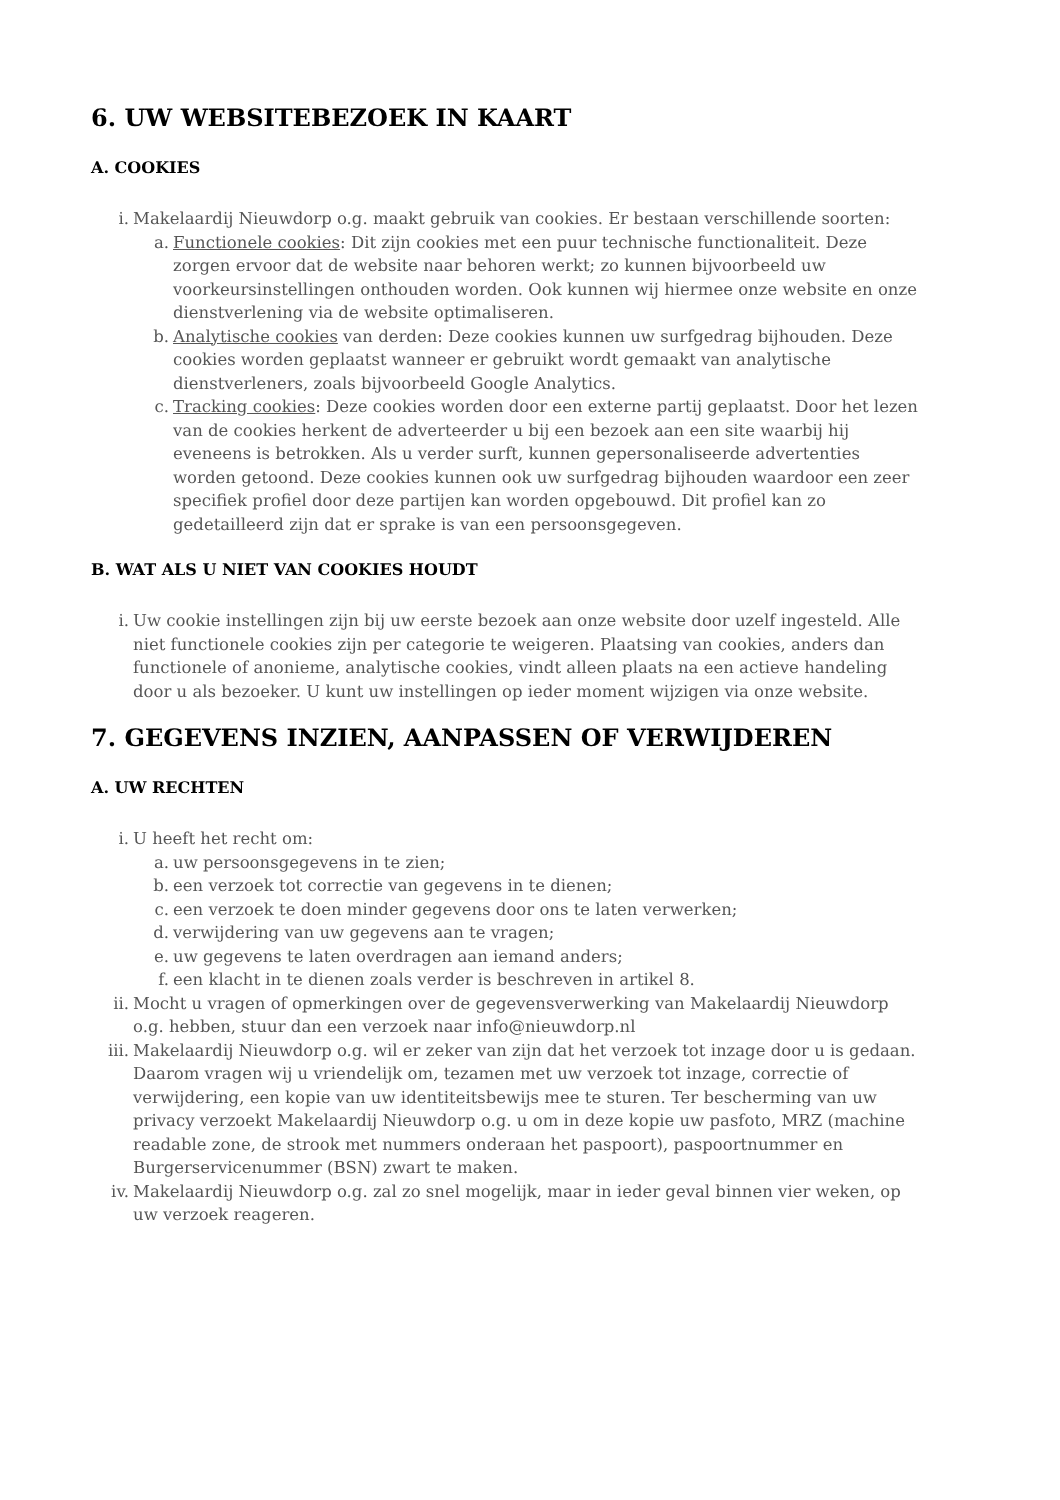6. UW WEBSITEBEZOEK IN KAART
A. COOKIES
i. Makelaardij Nieuwdorp o.g. maakt gebruik van cookies. Er bestaan verschillende soorten:
a. Functionele cookies: Dit zijn cookies met een puur technische functionaliteit. Deze zorgen ervoor dat de website naar behoren werkt; zo kunnen bijvoorbeeld uw voorkeursinstellingen onthouden worden. Ook kunnen wij hiermee onze website en onze dienstverlening via de website optimaliseren.
b. Analytische cookies van derden: Deze cookies kunnen uw surfgedrag bijhouden. Deze cookies worden geplaatst wanneer er gebruikt wordt gemaakt van analytische dienstverleners, zoals bijvoorbeeld Google Analytics.
c. Tracking cookies: Deze cookies worden door een externe partij geplaatst. Door het lezen van de cookies herkent de adverteerder u bij een bezoek aan een site waarbij hij eveneens is betrokken. Als u verder surft, kunnen gepersonaliseerde advertenties worden getoond. Deze cookies kunnen ook uw surfgedrag bijhouden waardoor een zeer specifiek profiel door deze partijen kan worden opgebouwd. Dit profiel kan zo gedetailleerd zijn dat er sprake is van een persoonsgegeven.
B. WAT ALS U NIET VAN COOKIES HOUDT
i. Uw cookie instellingen zijn bij uw eerste bezoek aan onze website door uzelf ingesteld. Alle niet functionele cookies zijn per categorie te weigeren. Plaatsing van cookies, anders dan functionele of anonieme, analytische cookies, vindt alleen plaats na een actieve handeling door u als bezoeker. U kunt uw instellingen op ieder moment wijzigen via onze website.
7. GEGEVENS INZIEN, AANPASSEN OF VERWIJDEREN
A. UW RECHTEN
i. U heeft het recht om:
a. uw persoonsgegevens in te zien;
b. een verzoek tot correctie van gegevens in te dienen;
c. een verzoek te doen minder gegevens door ons te laten verwerken;
d. verwijdering van uw gegevens aan te vragen;
e. uw gegevens te laten overdragen aan iemand anders;
f. een klacht in te dienen zoals verder is beschreven in artikel 8.
ii. Mocht u vragen of opmerkingen over de gegevensverwerking van Makelaardij Nieuwdorp o.g. hebben, stuur dan een verzoek naar info@nieuwdorp.nl
iii. Makelaardij Nieuwdorp o.g. wil er zeker van zijn dat het verzoek tot inzage door u is gedaan. Daarom vragen wij u vriendelijk om, tezamen met uw verzoek tot inzage, correctie of verwijdering, een kopie van uw identiteitsbewijs mee te sturen. Ter bescherming van uw privacy verzoekt Makelaardij Nieuwdorp o.g. u om in deze kopie uw pasfoto, MRZ (machine readable zone, de strook met nummers onderaan het paspoort), paspoortnummer en Burgerservicenummer (BSN) zwart te maken.
iv. Makelaardij Nieuwdorp o.g. zal zo snel mogelijk, maar in ieder geval binnen vier weken, op uw verzoek reageren.